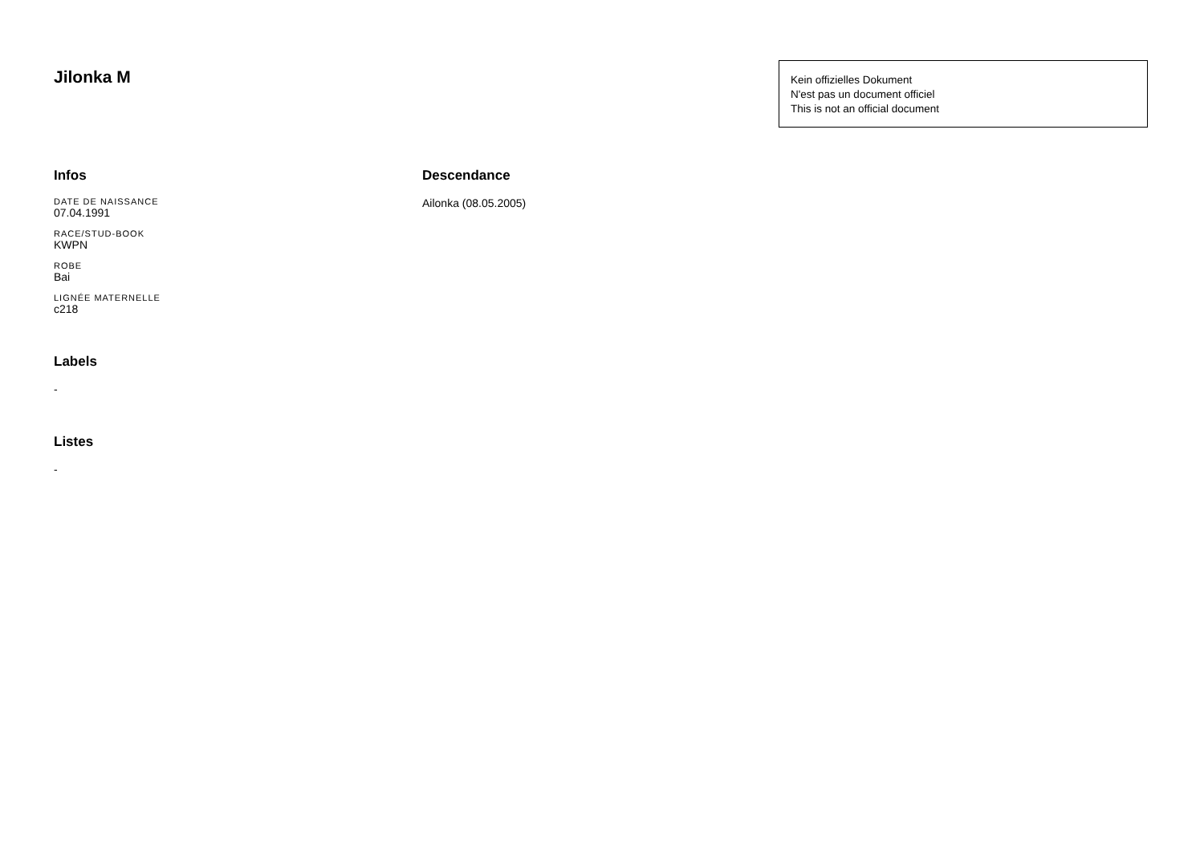Jilonka M
Kein offizielles Dokument
N'est pas un document officiel
This is not an official document
Infos
DATE DE NAISSANCE
07.04.1991
RACE/STUD-BOOK
KWPN
ROBE
Bai
LIGNÉE MATERNELLE
c218
Labels
-
Listes
-
Descendance
Ailonka (08.05.2005)